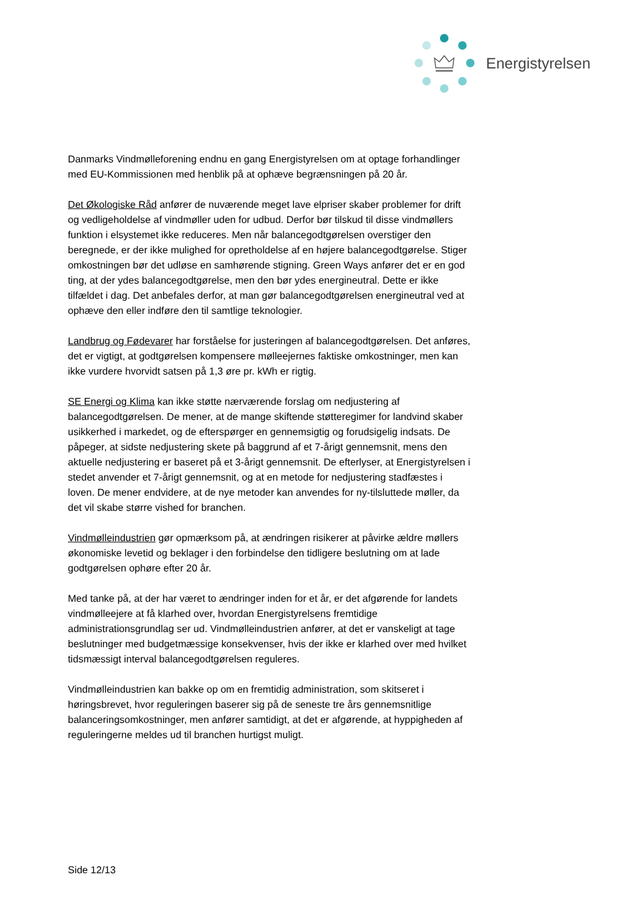Energistyrelsen
Danmarks Vindmølleforening endnu en gang Energistyrelsen om at optage forhandlinger med EU-Kommissionen med henblik på at ophæve begrænsningen på 20 år.
Det Økologiske Råd anfører de nuværende meget lave elpriser skaber problemer for drift og vedligeholdelse af vindmøller uden for udbud. Derfor bør tilskud til disse vindmøllers funktion i elsystemet ikke reduceres. Men når balancegodtgørelsen overstiger den beregnede, er der ikke mulighed for opretholdelse af en højere balancegodtgørelse. Stiger omkostningen bør det udløse en samhørende stigning. Green Ways anfører det er en god ting, at der ydes balancegodtgørelse, men den bør ydes energineutral. Dette er ikke tilfældet i dag. Det anbefales derfor, at man gør balancegodtgørelsen energineutral ved at ophæve den eller indføre den til samtlige teknologier.
Landbrug og Fødevarer har forståelse for justeringen af balancegodtgørelsen. Det anføres, det er vigtigt, at godtgørelsen kompensere mølleejernes faktiske omkostninger, men kan ikke vurdere hvorvidt satsen på 1,3 øre pr. kWh er rigtig.
SE Energi og Klima kan ikke støtte nærværende forslag om nedjustering af balancegodtgørelsen. De mener, at de mange skiftende støtteregimer for landvind skaber usikkerhed i markedet, og de efterspørger en gennemsigtig og forudsigelig indsats. De påpeger, at sidste nedjustering skete på baggrund af et 7-årigt gennemsnit, mens den aktuelle nedjustering er baseret på et 3-årigt gennemsnit. De efterlyser, at Energistyrelsen i stedet anvender et 7-årigt gennemsnit, og at en metode for nedjustering stadfæstes i loven. De mener endvidere, at de nye metoder kan anvendes for ny-tilsluttede møller, da det vil skabe større vished for branchen.
Vindmølleindustrien gør opmærksom på, at ændringen risikerer at påvirke ældre møllers økonomiske levetid og beklager i den forbindelse den tidligere beslutning om at lade godtgørelsen ophøre efter 20 år.
Med tanke på, at der har været to ændringer inden for et år, er det afgørende for landets vindmølleejere at få klarhed over, hvordan Energistyrelsens fremtidige administrationsgrundlag ser ud. Vindmølleindustrien anfører, at det er vanskeligt at tage beslutninger med budgetmæssige konsekvenser, hvis der ikke er klarhed over med hvilket tidsmæssigt interval balancegodtgørelsen reguleres.
Vindmølleindustrien kan bakke op om en fremtidig administration, som skitseret i høringsbrevet, hvor reguleringen baserer sig på de seneste tre års gennemsnitlige balanceringsomkostninger, men anfører samtidigt, at det er afgørende, at hyppigheden af reguleringerne meldes ud til branchen hurtigst muligt.
Side 12/13